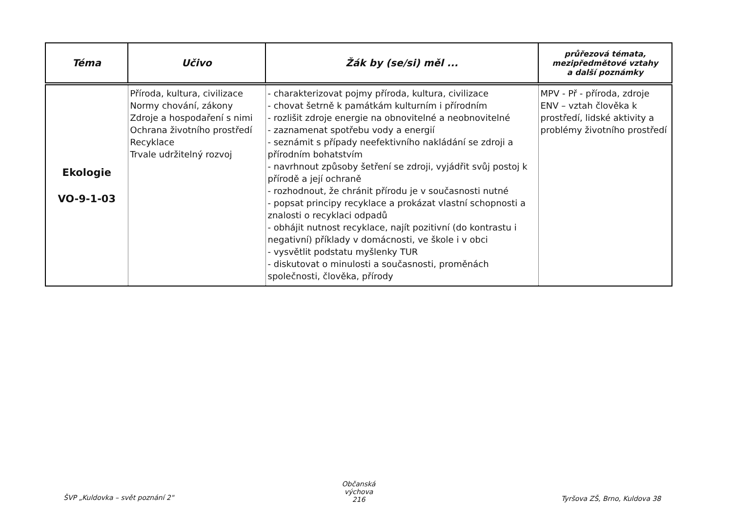| Téma | Učivo | Žák by (se/si) měl ... | průřezová témata, mezipředmětové vztahy a další poznámky |
| --- | --- | --- | --- |
| Ekologie VO-9-1-03 | Příroda, kultura, civilizace Normy chování, zákony Zdroje a hospodaření s nimi Ochrana životního prostředí Recyklace Trvale udržitelný rozvoj | - charakterizovat pojmy příroda, kultura, civilizace - chovat šetrně k památkám kulturním i přírodním - rozlišit zdroje energie na obnovitelné a neobnovitelné - zaznamenat spotřebu vody a energií - seznámit s případy neefektivního nakládání se zdroji a přírodním bohatstvím - navrhnout způsoby šetření se zdroji, vyjádřit svůj postoj k přírodě a její ochraně - rozhodnout, že chránit přírodu je v současnosti nutné - popsat principy recyklace a prokázat vlastní schopnosti a znalosti o recyklaci odpadů - obhájit nutnost recyklace, najít pozitivní (do kontrastu i negativní) příklady v domácnosti, ve škole i v obci - vysvětlit podstatu myšlenky TUR - diskutovat o minulosti a současnosti, proměnách společnosti, člověka, přírody | MPV - Př - příroda, zdroje ENV – vztah člověka k prostředí, lidské aktivity a problémy životního prostředí |
ŠVP „Kuldovka – svět poznání 2"
Občanská výchova
216
Tyršova ZŠ, Brno, Kuldova 38